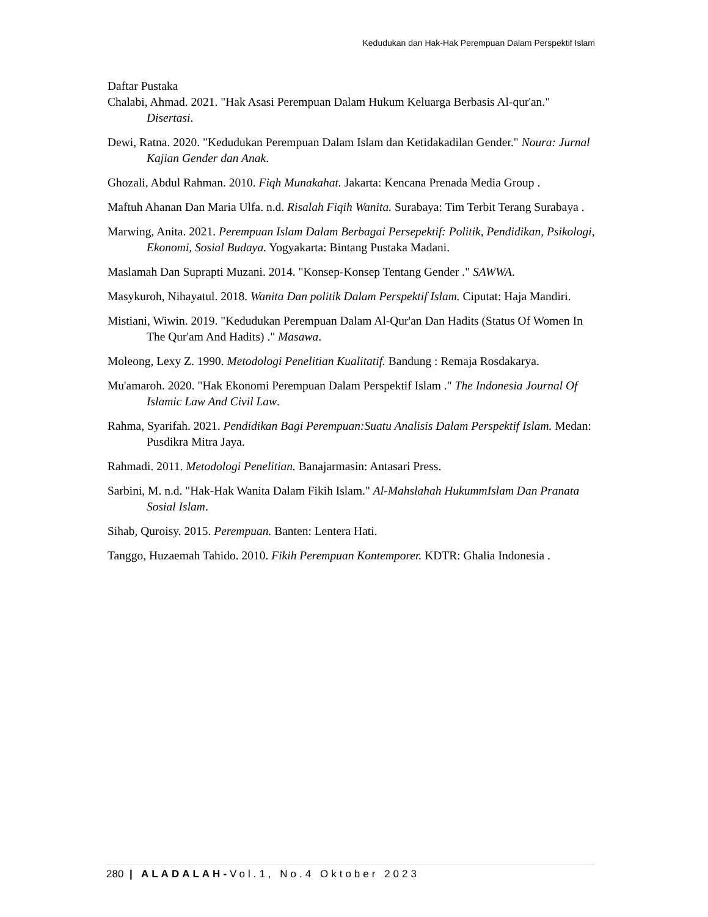Kedudukan dan Hak-Hak Perempuan Dalam Perspektif Islam
Daftar Pustaka
Chalabi, Ahmad. 2021. "Hak Asasi Perempuan Dalam Hukum Keluarga Berbasis Al-qur'an." Disertasi.
Dewi, Ratna. 2020. "Kedudukan Perempuan Dalam Islam dan Ketidakadilan Gender." Noura: Jurnal Kajian Gender dan Anak.
Ghozali, Abdul Rahman. 2010. Fiqh Munakahat. Jakarta: Kencana Prenada Media Group .
Maftuh Ahanan Dan Maria Ulfa. n.d. Risalah Fiqih Wanita. Surabaya: Tim Terbit Terang Surabaya .
Marwing, Anita. 2021. Perempuan Islam Dalam Berbagai Persepektif: Politik, Pendidikan, Psikologi, Ekonomi, Sosial Budaya. Yogyakarta: Bintang Pustaka Madani.
Maslamah Dan Suprapti Muzani. 2014. "Konsep-Konsep Tentang Gender ." SAWWA.
Masykuroh, Nihayatul. 2018. Wanita Dan politik Dalam Perspektif Islam. Ciputat: Haja Mandiri.
Mistiani, Wiwin. 2019. "Kedudukan Perempuan Dalam Al-Qur'an Dan Hadits (Status Of Women In The Qur'am And Hadits) ." Masawa.
Moleong, Lexy Z. 1990. Metodologi Penelitian Kualitatif. Bandung : Remaja Rosdakarya.
Mu'amaroh. 2020. "Hak Ekonomi Perempuan Dalam Perspektif Islam ." The Indonesia Journal Of Islamic Law And Civil Law.
Rahma, Syarifah. 2021. Pendidikan Bagi Perempuan:Suatu Analisis Dalam Perspektif Islam. Medan: Pusdikra Mitra Jaya.
Rahmadi. 2011. Metodologi Penelitian. Banajarmasin: Antasari Press.
Sarbini, M. n.d. "Hak-Hak Wanita Dalam Fikih Islam." Al-Mahslahah HukummIslam Dan Pranata Sosial Islam.
Sihab, Quroisy. 2015. Perempuan. Banten: Lentera Hati.
Tanggo, Huzaemah Tahido. 2010. Fikih Perempuan Kontemporer. KDTR: Ghalia Indonesia .
280 | ALADALAH-Vol.1, No.4 Oktober 2023